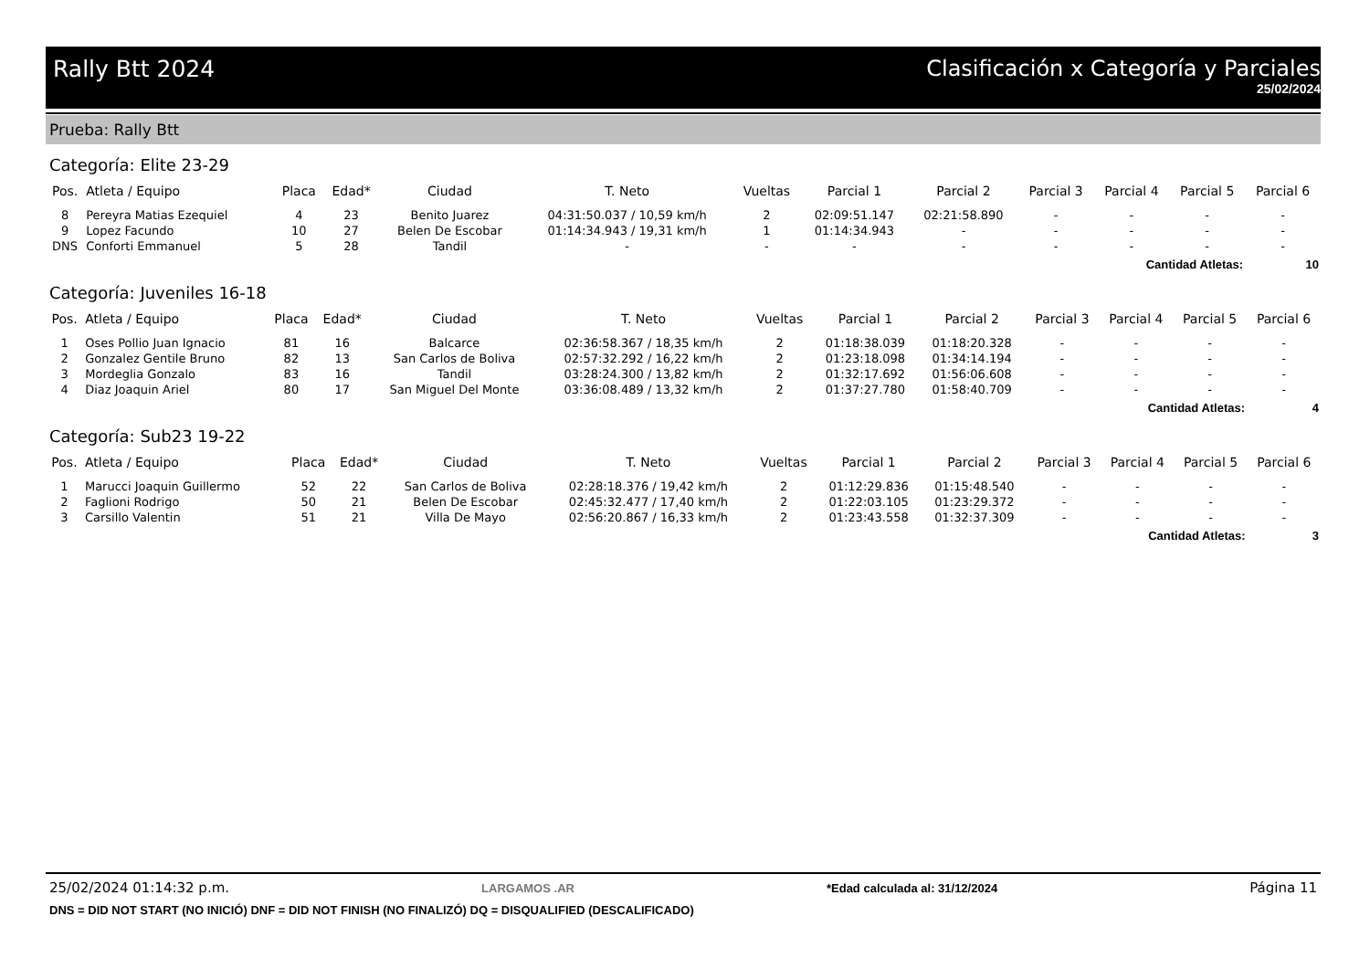Rally Btt 2024 Clasificación x Categoría y Parciales
25/02/2024
Prueba: Rally Btt
Categoría: Elite 23-29
| Pos. | Atleta / Equipo | Placa | Edad* | Ciudad | T. Neto | Vueltas | Parcial 1 | Parcial 2 | Parcial 3 | Parcial 4 | Parcial 5 | Parcial 6 |
| --- | --- | --- | --- | --- | --- | --- | --- | --- | --- | --- | --- | --- |
| 8 | Pereyra Matias Ezequiel | 4 | 23 | Benito Juarez | 04:31:50.037 / 10,59 km/h | 2 | 02:09:51.147 | 02:21:58.890 | - | - | - | - |
| 9 | Lopez Facundo | 10 | 27 | Belen De Escobar | 01:14:34.943 / 19,31 km/h | 1 | 01:14:34.943 | - | - | - | - | - |
| DNS | Conforti Emmanuel | 5 | 28 | Tandil | - | - | - | - | - | - | - | - |
| Cantidad Atletas: | | | | | | | | | | | | 10 |
Categoría: Juveniles 16-18
| Pos. | Atleta / Equipo | Placa | Edad* | Ciudad | T. Neto | Vueltas | Parcial 1 | Parcial 2 | Parcial 3 | Parcial 4 | Parcial 5 | Parcial 6 |
| --- | --- | --- | --- | --- | --- | --- | --- | --- | --- | --- | --- | --- |
| 1 | Oses Pollio Juan Ignacio | 81 | 16 | Balcarce | 02:36:58.367 / 18,35 km/h | 2 | 01:18:38.039 | 01:18:20.328 | - | - | - | - |
| 2 | Gonzalez Gentile Bruno | 82 | 13 | San Carlos de Boliva | 02:57:32.292 / 16,22 km/h | 2 | 01:23:18.098 | 01:34:14.194 | - | - | - | - |
| 3 | Mordeglia Gonzalo | 83 | 16 | Tandil | 03:28:24.300 / 13,82 km/h | 2 | 01:32:17.692 | 01:56:06.608 | - | - | - | - |
| 4 | Diaz Joaquin Ariel | 80 | 17 | San Miguel Del Monte | 03:36:08.489 / 13,32 km/h | 2 | 01:37:27.780 | 01:58:40.709 | - | - | - | - |
| Cantidad Atletas: | | | | | | | | | | | | 4 |
Categoría: Sub23 19-22
| Pos. | Atleta / Equipo | Placa | Edad* | Ciudad | T. Neto | Vueltas | Parcial 1 | Parcial 2 | Parcial 3 | Parcial 4 | Parcial 5 | Parcial 6 |
| --- | --- | --- | --- | --- | --- | --- | --- | --- | --- | --- | --- | --- |
| 1 | Marucci Joaquin Guillermo | 52 | 22 | San Carlos de Boliva | 02:28:18.376 / 19,42 km/h | 2 | 01:12:29.836 | 01:15:48.540 | - | - | - | - |
| 2 | Faglioni Rodrigo | 50 | 21 | Belen De Escobar | 02:45:32.477 / 17,40 km/h | 2 | 01:22:03.105 | 01:23:29.372 | - | - | - | - |
| 3 | Carsillo Valentin | 51 | 21 | Villa De Mayo | 02:56:20.867 / 16,33 km/h | 2 | 01:23:43.558 | 01:32:37.309 | - | - | - | - |
| Cantidad Atletas: | | | | | | | | | | | | 3 |
25/02/2024 01:14:32 p.m. LARGAMOS .AR *Edad calculada al: 31/12/2024 Página 11
DNS = DID NOT START (NO INICIÓ) DNF = DID NOT FINISH (NO FINALIZÓ) DQ = DISQUALIFIED (DESCALIFICADO)